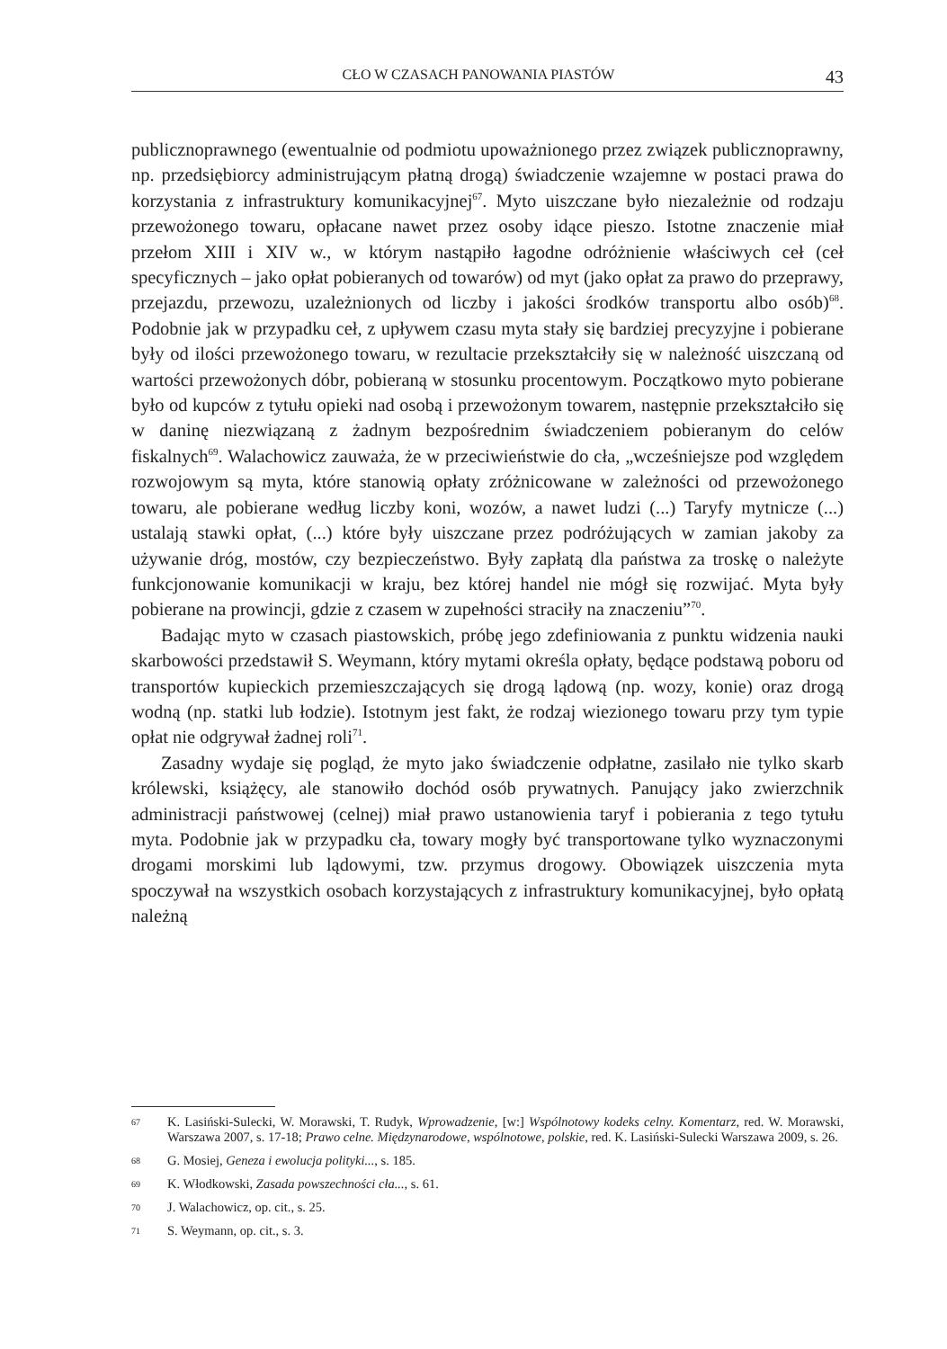CŁO W CZASACH PANOWANIA PIASTÓW 43
publicznoprawnego (ewentualnie od podmiotu upoważnionego przez związek publicznoprawny, np. przedsiębiorcy administrującym płatną drogą) świadczenie wzajemne w postaci prawa do korzystania z infrastruktury komunikacyjnej<sup>67</sup>. Myto uiszczane było niezależnie od rodzaju przewożonego towaru, opłacane nawet przez osoby idące pieszo. Istotne znaczenie miał przełom XIII i XIV w., w którym nastąpiło łagodne odróżnienie właściwych ceł (ceł specyficznych – jako opłat pobieranych od towarów) od myt (jako opłat za prawo do przeprawy, przejazdu, przewozu, uzależnionych od liczby i jakości środków transportu albo osób)<sup>68</sup>. Podobnie jak w przypadku ceł, z upływem czasu myta stały się bardziej precyzyjne i pobierane były od ilości przewożonego towaru, w rezultacie przekształciły się w należność uiszczaną od wartości przewożonych dóbr, pobieraną w stosunku procentowym. Początkowo myto pobierane było od kupców z tytułu opieki nad osobą i przewożonym towarem, następnie przekształciło się w daninę niezwiązaną z żadnym bezpośrednim świadczeniem pobieranym do celów fiskalnych<sup>69</sup>. Walachowicz zauważa, że w przeciwieństwie do cła, „wcześniejsze pod względem rozwojowym są myta, które stanowią opłaty zróżnicowane w zależności od przewożonego towaru, ale pobierane według liczby koni, wozów, a nawet ludzi (...) Taryfy mytnicze (...) ustalają stawki opłat, (...) które były uiszczane przez podróżujących w zamian jakoby za używanie dróg, mostów, czy bezpieczeństwo. Były zapłatą dla państwa za troskę o należyte funkcjonowanie komunikacji w kraju, bez której handel nie mógł się rozwijać. Myta były pobierane na prowincji, gdzie z czasem w zupełności straciły na znaczeniu”<sup>70</sup>.
Badając myto w czasach piastowskich, próbę jego zdefiniowania z punktu widzenia nauki skarbowości przedstawił S. Weymann, który mytami określa opłaty, będące podstawą poboru od transportów kupieckich przemieszczających się drogą lądową (np. wozy, konie) oraz drogą wodną (np. statki lub łodzie). Istotnym jest fakt, że rodzaj wiezionego towaru przy tym typie opłat nie odgrywał żadnej roli<sup>71</sup>.
Zasadny wydaje się pogląd, że myto jako świadczenie odpłatne, zasilało nie tylko skarb królewski, książęcy, ale stanowiło dochód osób prywatnych. Panujący jako zwierzchnik administracji państwowej (celnej) miał prawo ustanowienia taryf i pobierania z tego tytułu myta. Podobnie jak w przypadku cła, towary mogły być transportowane tylko wyznaczonymi drogami morskimi lub lądowymi, tzw. przymus drogowy. Obowiązek uiszczenia myta spoczywał na wszystkich osobach korzystających z infrastruktury komunikacyjnej, było opłatą należną
67 K. Lasiński-Sulecki, W. Morawski, T. Rudyk, Wprowadzenie, [w:] Wspólnotowy kodeks celny. Komentarz, red. W. Morawski, Warszawa 2007, s. 17-18; Prawo celne. Międzynarodowe, wspólnotowe, polskie, red. K. Lasiński-Sulecki Warszawa 2009, s. 26.
68 G. Mosiej, Geneza i ewolucja polityki..., s. 185.
69 K. Włodkowski, Zasada powszechności cła..., s. 61.
70 J. Walachowicz, op. cit., s. 25.
71 S. Weymann, op. cit., s. 3.